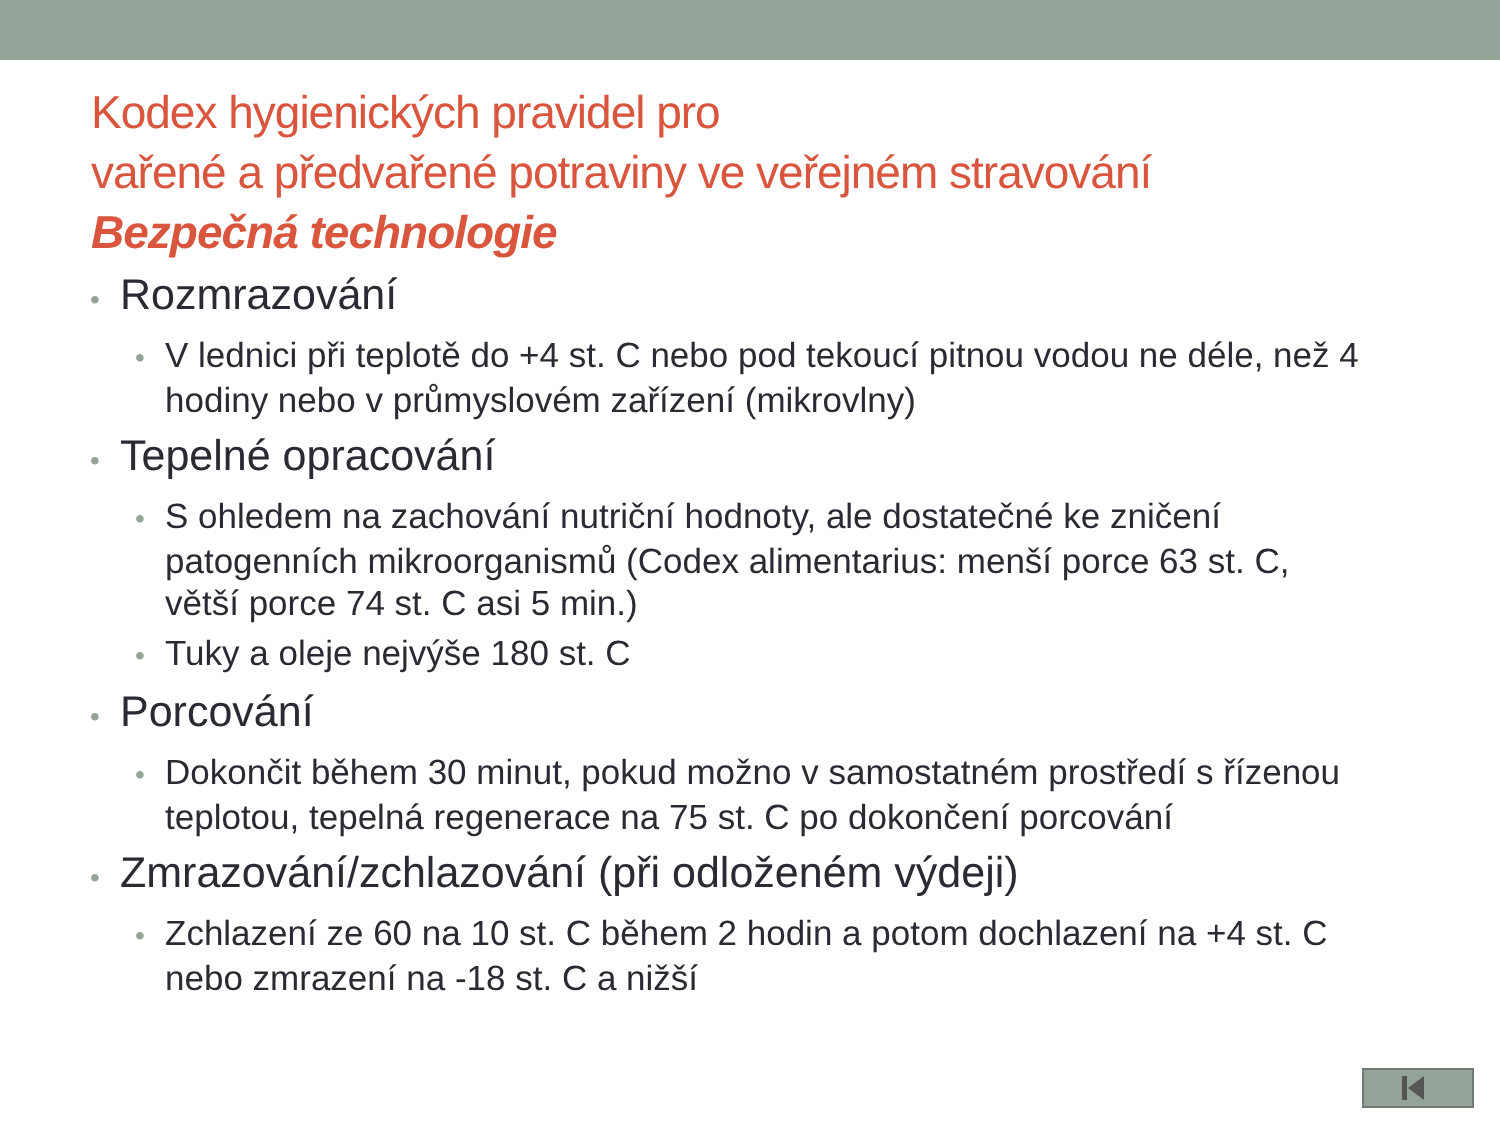Kodex hygienických pravidel pro
vařené a předvařené potraviny ve veřejném stravování
Bezpečná technologie
• Rozmrazování
• V lednici při teplotě do +4 st. C nebo pod tekoucí pitnou vodou ne déle, než 4 hodiny nebo v průmyslovém zařízení (mikrovlny)
• Tepelné opracování
• S ohledem na zachování nutriční hodnoty, ale dostatečné ke zničení patogenních mikroorganismů (Codex alimentarius: menší porce 63 st. C, větší porce 74 st. C asi 5 min.)
• Tuky a oleje nejvýše 180 st. C
• Porcování
• Dokončit během 30 minut, pokud možno v samostatném prostředí s řízenou teplotou, tepelná regenerace na 75 st. C po dokončení porcování
• Zmrazování/zchlazování (při odloženém výdeji)
• Zchlazení ze 60 na 10 st. C během 2 hodin a potom dochlazení na +4 st. C nebo zmrazení na -18 st. C a nižší